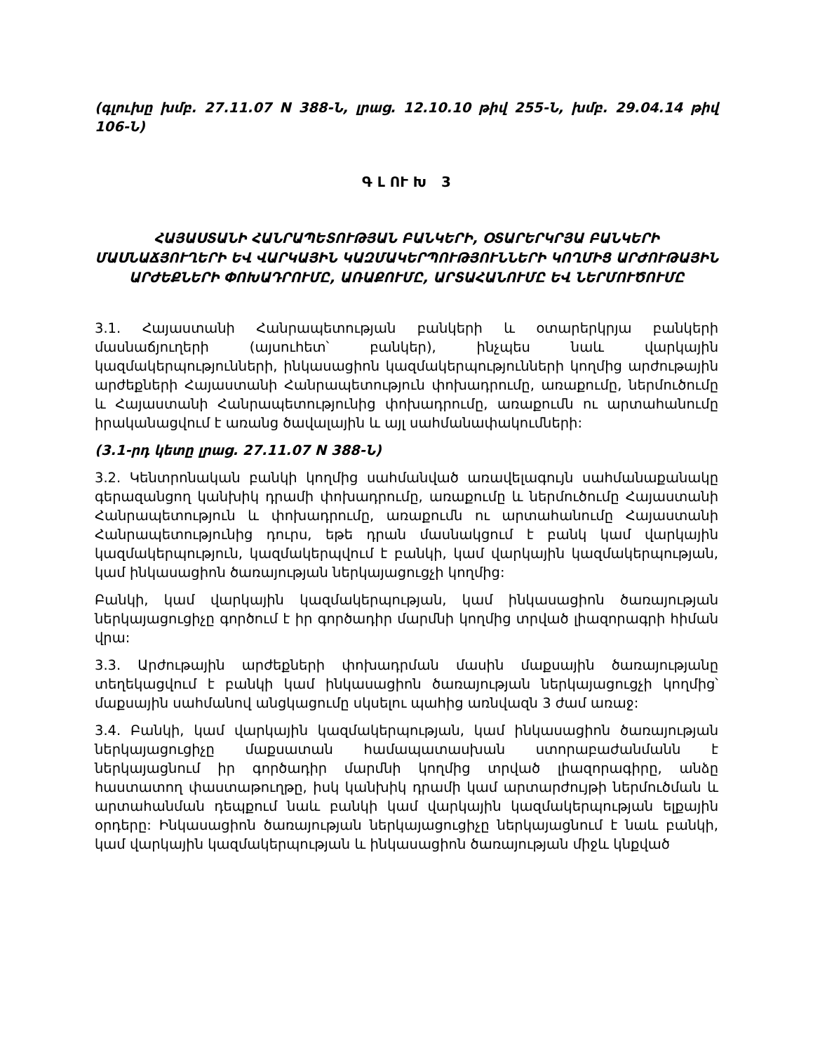(գլուխը խմբ. 27.11.07 N 388-Ն, լրաց. 12.10.10 թիվ 255-Ն, խմբ. 29.04.14 թիվ 106-Ն)
Գ Լ ՈՒ Խ 3
ՀԱՅԱՍՏԱՆԻ ՀԱՆՐԱՊԵՏՈՒԹՅԱՆ ԲԱՆԿԵՐԻ, ՕՏԱՐԵՐԿՐՅԱ ԲԱՆԿԵՐԻ ՄԱՍՆԱՃՅՈՒՂԵՐԻ ԵՎ ՎԱՐԿԱՅԻՆ ԿԱԶՄԱԿԵՐՊՈՒԹՅՈՒՆՆԵՐԻ ԿՈՂՄԻՑ ԱՐԺՈՒԹԱՅԻՆ ԱՐԺԵՔՆԵՐԻ ՓՈԽԱԴՐՈՒՄԸ, ԱՌԱՔՈՒՄԸ, ԱՐՏԱՀԱՆՈՒՄԸ ԵՎ ՆԵՐՄՈՒԾՈՒՄԸ
3.1. Հայաստանի Հանրապետության բանկերի և օտարերկրյա բանկերի մասնաճյուղերի (այսուհետ՝ բանկեր), ինչպես նաև վարկային կազմակերպությունների, ինկասացիոն կազմակերպությունների կողմից արժութային արժեքների Հայաստանի Հանրապետություն փոխադրումը, առաքումը, ներմուծումը և Հայաստանի Հանրապետությունից փոխադրումը, առաքումն ու արտահանումը իրականացվում է առանց ծավալային և այլ սահմանափակումների:
(3.1-րդ կետը լրաց. 27.11.07 N 388-Ն)
3.2. Կենտրոնական բանկի կողմից սահմանված առավելագույն սահմանաքանակը գերազանցող կանխիկ դրամի փոխադրումը, առաքումը և ներմուծումը Հայաստանի Հանրապետություն և փոխադրումը, առաքումն ու արտահանումը Հայաստանի Հանրապետությունից դուրս, եթե դրան մասնակցում է բանկ կամ վարկային կազմակերպություն, կազմակերպվում է բանկի, կամ վարկային կազմակերպության, կամ ինկասացիոն ծառայության ներկայացուցչի կողմից:
Բանկի, կամ վարկային կազմակերպության, կամ ինկասացիոն ծառայության ներկայացուցիչը գործում է իր գործադիր մարմնի կողմից տրված լիազորագրի հիման վրա:
3.3. Արժութային արժեքների փոխադրման մասին մաքսային ծառայությանը տեղեկացվում է բանկի կամ ինկասացիոն ծառայության ներկայացուցչի կողմից՝ մաքսային սահմանով անցկացումը սկսելու պահից առնվազն 3 ժամ առաջ:
3.4. Բանկի, կամ վարկային կազմակերպության, կամ ինկասացիոն ծառայության ներկայացուցիչը մաքսատան համապատասխան ստորաբաժանմանն է ներկայացնում իր գործադիր մարմնի կողմից տրված լիազորագիրը, անձը հաստատող փաստաթուղթը, իսկ կանխիկ դրամի կամ արտարժույթի ներմուծման և արտահանման դեպքում նաև բանկի կամ վարկային կազմակերպության ելքային օրդերը: Ինկասացիոն ծառայության ներկայացուցիչը ներկայացնում է նաև բանկի, կամ վարկային կազմակերպության և ինկասացիոն ծառայության միջև կնքված